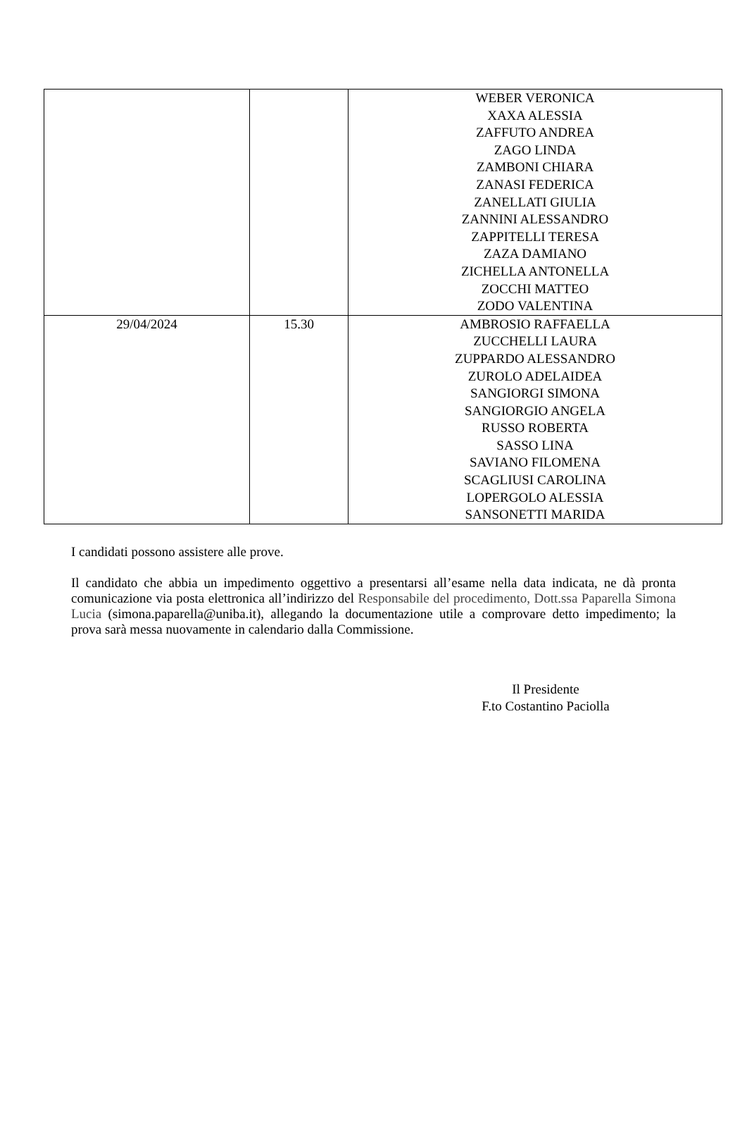| | | WEBER VERONICA XAXA ALESSIA ZAFFUTO ANDREA ZAGO LINDA ZAMBONI CHIARA ZANASI FEDERICA ZANELLATI GIULIA ZANNINI ALESSANDRO ZAPPITELLI TERESA ZAZA DAMIANO ZICHELLA ANTONELLA ZOCCHI MATTEO ZODO VALENTINA |
| 29/04/2024 | 15.30 | AMBROSIO RAFFAELLA ZUCCHELLI LAURA ZUPPARDO ALESSANDRO ZUROLO ADELAIDEA SANGIORGI SIMONA SANGIORGIO ANGELA RUSSO ROBERTA SASSO LINA SAVIANO FILOMENA SCAGLIUSI CAROLINA LOPERGOLO ALESSIA SANSONETTI MARIDA |
I candidati possono assistere alle prove.
Il candidato che abbia un impedimento oggettivo a presentarsi all’esame nella data indicata, ne dà pronta comunicazione via posta elettronica all’indirizzo del Responsabile del procedimento, Dott.ssa Paparella Simona Lucia (simona.paparella@uniba.it), allegando la documentazione utile a comprovare detto impedimento; la prova sarà messa nuovamente in calendario dalla Commissione.
Il Presidente
F.to Costantino Paciolla